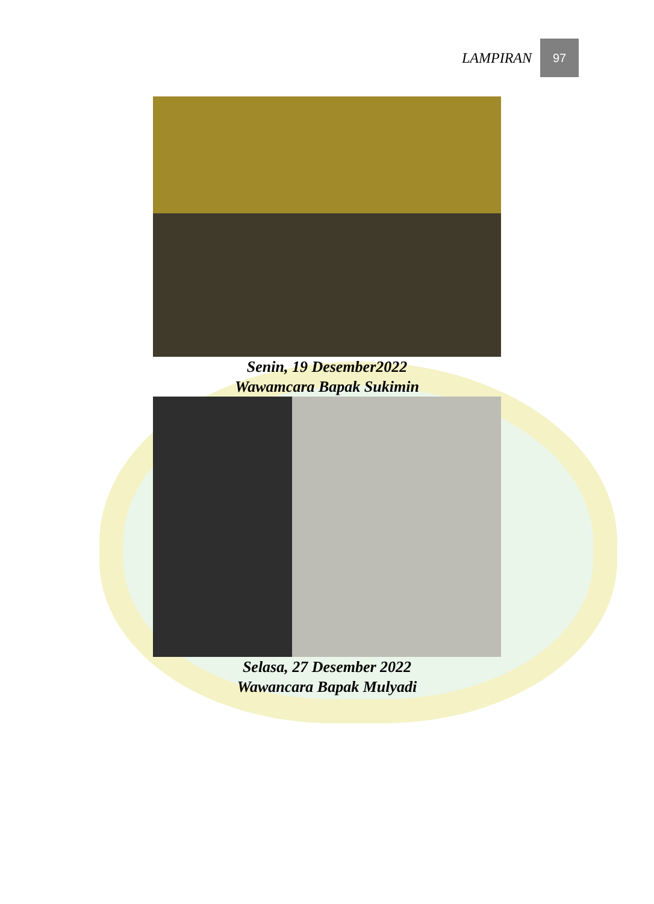LAMPIRAN 97
Senin, 19 Desember2022
Wawamcara Bapak Sukimin
Selasa, 27 Desember 2022
Wawancara Bapak Mulyadi